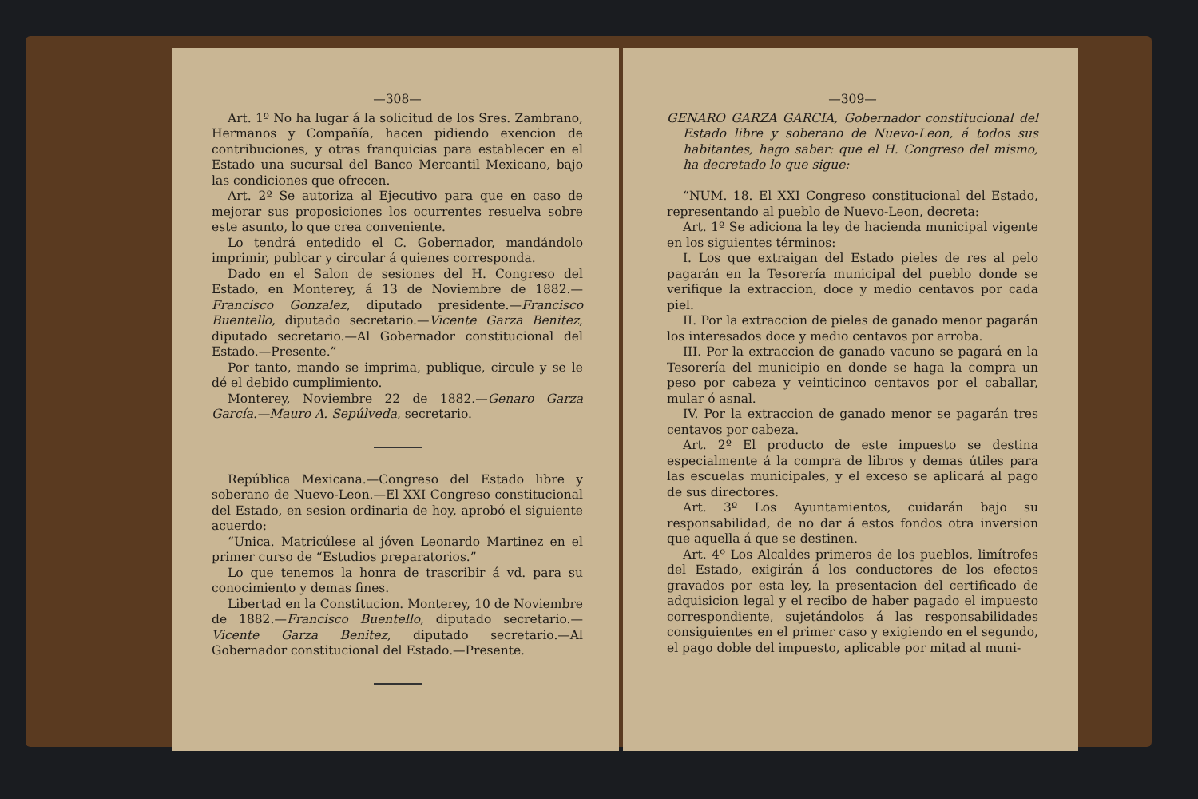—308—
Art. 1º No ha lugar á la solicitud de los Sres. Zambrano, Hermanos y Compañía, hacen pidiendo exencion de contribuciones, y otras franquicias para establecer en el Estado una sucursal del Banco Mercantil Mexicano, bajo las condiciones que ofrecen.
Art. 2º Se autoriza al Ejecutivo para que en caso de mejorar sus proposiciones los ocurrentes resuelva sobre este asunto, lo que crea conveniente.
Lo tendrá entedido el C. Gobernador, mandándolo imprimir, publcar y circular á quienes corresponda.
Dado en el Salon de sesiones del H. Congreso del Estado, en Monterey, á 13 de Noviembre de 1882.—Francisco Gonzalez, diputado presidente.—Francisco Buentello, diputado secretario.—Vicente Garza Benitez, diputado secretario.—Al Gobernador constitucional del Estado.—Presente.”
Por tanto, mando se imprima, publique, circule y se le dé el debido cumplimiento.
Monterey, Noviembre 22 de 1882.—Genaro Garza García.—Mauro A. Sepúlveda, secretario.
República Mexicana.—Congreso del Estado libre y soberano de Nuevo-Leon.—El XXI Congreso constitucional del Estado, en sesion ordinaria de hoy, aprobó el siguiente acuerdo:
“Unica. Matricúlese al jóven Leonardo Martinez en el primer curso de “Estudios preparatorios.”
Lo que tenemos la honra de trascribir á vd. para su conocimiento y demas fines.
Libertad en la Constitucion. Monterey, 10 de Noviembre de 1882.—Francisco Buentello, diputado secretario.—Vicente Garza Benitez, diputado secretario.—Al Gobernador constitucional del Estado.—Presente.
—309—
GENARO GARZA GARCIA, Gobernador constitucional del Estado libre y soberano de Nuevo-Leon, á todos sus habitantes, hago saber: que el H. Congreso del mismo, ha decretado lo que sigue:
“NUM. 18. El XXI Congreso constitucional del Estado, representando al pueblo de Nuevo-Leon, decreta:
Art. 1º Se adiciona la ley de hacienda municipal vigente en los siguientes términos:
I. Los que extraigan del Estado pieles de res al pelo pagarán en la Tesorería municipal del pueblo donde se verifique la extraccion, doce y medio centavos por cada piel.
II. Por la extraccion de pieles de ganado menor pagarán los interesados doce y medio centavos por arroba.
III. Por la extraccion de ganado vacuno se pagará en la Tesorería del municipio en donde se haga la compra un peso por cabeza y veinticinco centavos por el caballar, mular ó asnal.
IV. Por la extraccion de ganado menor se pagarán tres centavos por cabeza.
Art. 2º El producto de este impuesto se destina especialmente á la compra de libros y demas útiles para las escuelas municipales, y el exceso se aplicará al pago de sus directores.
Art. 3º Los Ayuntamientos, cuidarán bajo su responsabilidad, de no dar á estos fondos otra inversion que aquella á que se destinen.
Art. 4º Los Alcaldes primeros de los pueblos, limítrofes del Estado, exigirán á los conductores de los efectos gravados por esta ley, la presentacion del certificado de adquisicion legal y el recibo de haber pagado el impuesto correspondiente, sujetándolos á las responsabilidades consiguientes en el primer caso y exigiendo en el segundo, el pago doble del impuesto, aplicable por mitad al muni-